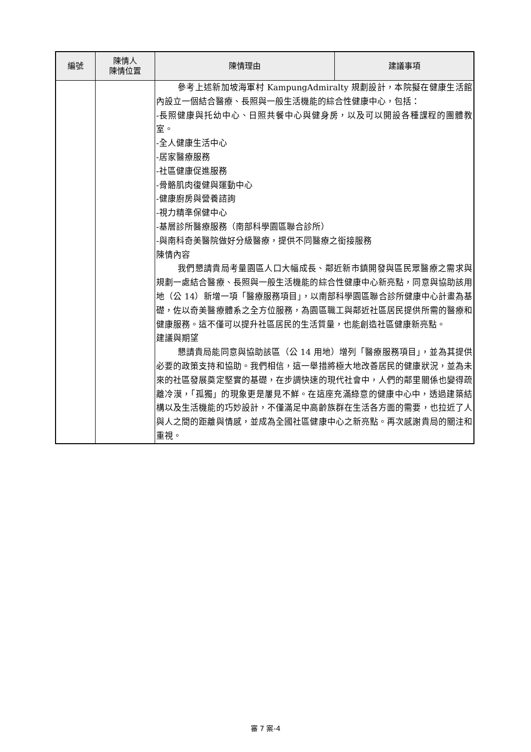| 編號 | 陳情人 陳情位置 | 陳情理由 | 建議事項 |
| --- | --- | --- | --- |
| | | 參考上述新加坡海軍村 KampungAdmiralty 規劃設計，本院擬在健康生活館內設立一個結合醫療、長照與一般生活機能的綜合性健康中心，包括： -長照健康與托幼中心、日照共餐中心與健身房，以及可以開設各種課程的團體教室。 -全人健康生活中心 -居家醫療服務 -社區健康促進服務 -骨骼肌肉復健與運動中心 -健康廚房與營養諮詢 -視力精準保健中心 -基層診所醫療服務（南部科學園區聯合診所） -與南科奇美醫院做好分級醫療，提供不同醫療之銜接服務 陳情內容 我們懇請貴局考量園區人口大幅成長、鄰近新市鎮開發與區民眾醫療之需求與規劃一處結合醫療、長照與一般生活機能的綜合性健康中心新亮點，同意與協助該用地（公 14）新增一項「醫療服務項目」，以南部科學園區聯合診所健康中心計畫為基礎，佐以奇美醫療體系之全方位服務，為園區職工與鄰近社區居民提供所需的醫療和健康服務。這不僅可以提升社區居民的生活質量，也能創造社區健康新亮點。 建議與期望 懇請貴局能同意與協助該區（公 14 用地）增列「醫療服務項目」，並為其提供必要的政策支持和協助。我們相信，這一舉措將極大地改善居民的健康狀況，並為未來的社區發展奠定堅實的基礎，在步調快速的現代社會中，人們的鄰里關係也變得疏離冷漠，「孤獨」的現象更是屢見不鮮。在這座充滿綠意的健康中心中，透過建築結構以及生活機能的巧妙設計，不僅滿足中高齡族群在生活各方面的需要，也拉近了人與人之間的距離與情感，並成為全國社區健康中心之新亮點。再次感謝貴局的關注和重視。 | |
審 7 案-4